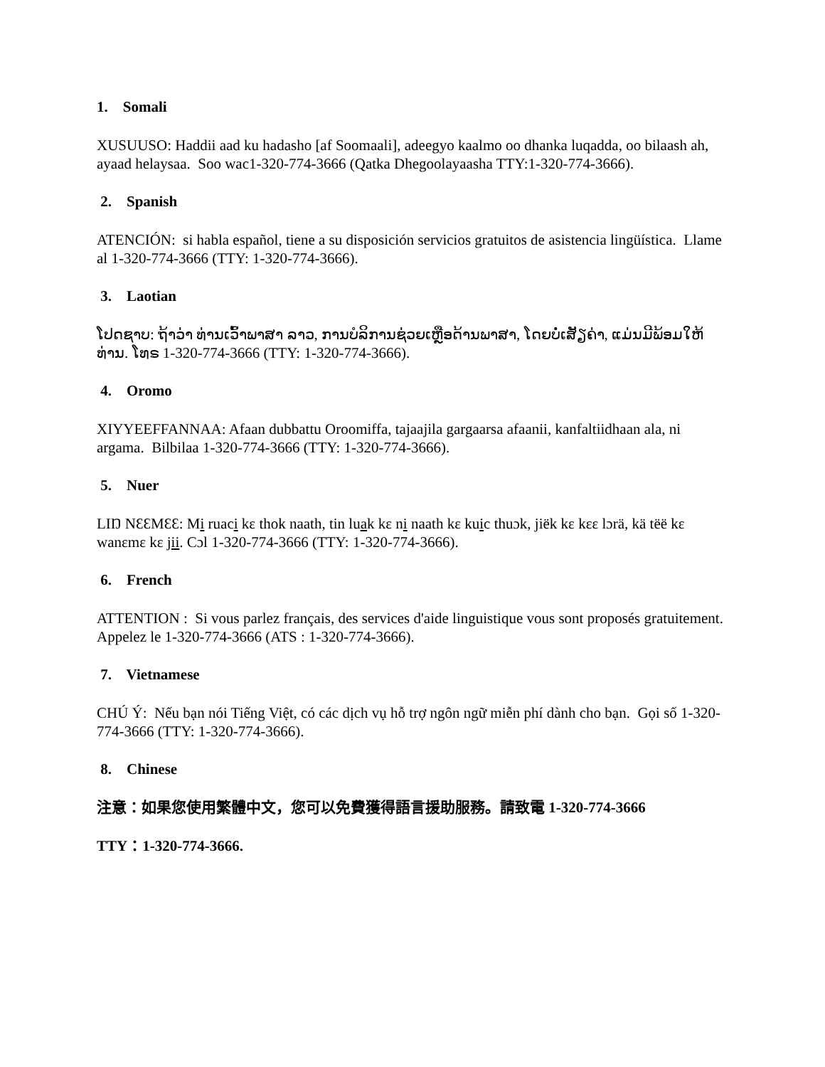1. Somali
XUSUUSO: Haddii aad ku hadasho [af Soomaali], adeegyo kaalmo oo dhanka luqadda, oo bilaash ah, ayaad helaysaa. Soo wac1-320-774-3666 (Qatka Dhegoolayaasha TTY:1-320-774-3666).
2. Spanish
ATENCIÓN: si habla español, tiene a su disposición servicios gratuitos de asistencia lingüística. Llame al 1-320-774-3666 (TTY: 1-320-774-3666).
3. Laotian
ໂປດຊາບ: ຖ້າວ່າ ທ່ານເວົ້າພາສາ ລາວ, ການບໍລິການຊ່ວຍເຫຼືອດ້ານພາສາ, ໂດຍບໍ່ເສັຽຄ່າ, ແມ່ນມີພ້ອມໃຫ້ທ່ານ. ໂທຣ 1-320-774-3666 (TTY: 1-320-774-3666).
4. Oromo
XIYYEEFFANNAA: Afaan dubbattu Oroomiffa, tajaajila gargaarsa afaanii, kanfaltiidhaan ala, ni argama. Bilbilaa 1-320-774-3666 (TTY: 1-320-774-3666).
5. Nuer
LIŊ NƐƐMƐƐ: Mi ruaci kɛ thok naath, tin luak kɛ ni naath kɛ kuic thuɔk, jiëk kɛ kɛɛ lɔrä, kä tëë kɛ wanɛmɛ kɛ jii. Cɔl 1-320-774-3666 (TTY: 1-320-774-3666).
6. French
ATTENTION : Si vous parlez français, des services d'aide linguistique vous sont proposés gratuitement. Appelez le 1-320-774-3666 (ATS : 1-320-774-3666).
7. Vietnamese
CHÚ Ý: Nếu bạn nói Tiếng Việt, có các dịch vụ hỗ trợ ngôn ngữ miễn phí dành cho bạn. Gọi số 1-320-774-3666 (TTY: 1-320-774-3666).
8. Chinese
注意：如果您使用繁體中文，您可以免費獲得語言援助服務。請致電 1-320-774-3666
TTY：1-320-774-3666.